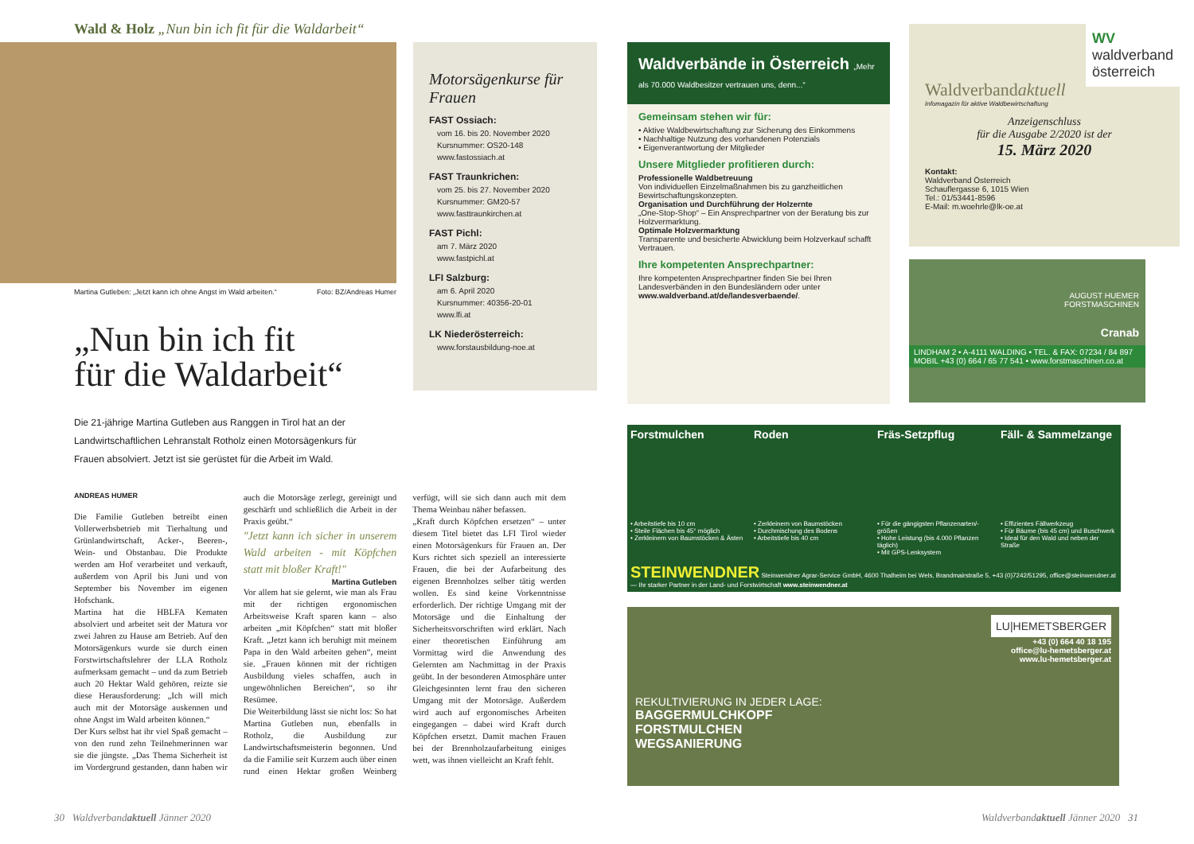Wald & Holz „Nun bin ich fit für die Waldarbeit“
Martina Gutleben: „Jetzt kann ich ohne Angst im Wald arbeiten.“Foto: BZ/Andreas Humer
Motorsägenkurse für Frauen
FAST Ossiach:
vom 16. bis 20. November 2020
Kursnummer: OS20-148
www.fastossiach.at
FAST Traunkrichen:
vom 25. bis 27. November 2020
Kursnummer: GM20-57
www.fasttraunkirchen.at
FAST Pichl:
am 7. März 2020
www.fastpichl.at
LFI Salzburg:
am 6. April 2020
Kursnummer: 40356-20-01
www.lfi.at
LK Niederösterreich:
www.forstausbildung-noe.at
„Nun bin ich fit
für die Waldarbeit“
Die 21-jährige Martina Gutleben aus Ranggen in Tirol hat an der Landwirtschaftlichen Lehranstalt Rotholz einen Motorsägenkurs für Frauen absolviert. Jetzt ist sie gerüstet für die Arbeit im Wald.
ANDREAS HUMER
Die Familie Gutleben betreibt einen Vollerwerbsbetrieb mit Tierhaltung und Grünlandwirtschaft, Acker-, Beeren-, Wein- und Obstanbau. Die Produkte werden am Hof verarbeitet und verkauft, außerdem von April bis Juni und von September bis November im eigenen Hofschank.
Martina hat die HBLFA Kematen absolviert und arbeitet seit der Matura vor zwei Jahren zu Hause am Betrieb. Auf den Motorsägenkurs wurde sie durch einen Forstwirtschaftslehrer der LLA Rotholz aufmerksam gemacht – und da zum Betrieb auch 20 Hektar Wald gehören, reizte sie diese Herausforderung: „Ich will mich auch mit der Motorsäge auskennen und ohne Angst im Wald arbeiten können.“
Der Kurs selbst hat ihr viel Spaß gemacht – von den rund zehn Teilnehmerinnen war sie die jüngste. „Das Thema Sicherheit ist im Vordergrund gestanden, dann haben wir auch die Motorsäge zerlegt, gereinigt und geschärft und schließlich die Arbeit in der Praxis geübt.“
"Jetzt kann ich sicher in unserem Wald arbeiten - mit Köpfchen statt mit bloßer Kraft!"
Martina Gutleben
Vor allem hat sie gelernt, wie man als Frau mit der richtigen ergonomischen Arbeitsweise Kraft sparen kann – also arbeiten „mit Köpfchen“ statt mit bloßer Kraft. „Jetzt kann ich beruhigt mit meinem Papa in den Wald arbeiten gehen“, meint sie. „Frauen können mit der richtigen Ausbildung vieles schaffen, auch in ungewöhnlichen Bereichen“, so ihr Resümee.
Die Weiterbildung lässt sie nicht los: So hat Martina Gutleben nun, ebenfalls in Rotholz, die Ausbildung zur Landwirtschaftsmeisterin begonnen. Und da die Familie seit Kurzem auch über einen rund einen Hektar großen Weinberg verfügt, will sie sich dann auch mit dem Thema Weinbau näher befassen.
„Kraft durch Köpfchen ersetzen“ – unter diesem Titel bietet das LFI Tirol wieder einen Motorsägenkurs für Frauen an. Der Kurs richtet sich speziell an interessierte Frauen, die bei der Aufarbeitung des eigenen Brennholzes selber tätig werden wollen. Es sind keine Vorkenntnisse erforderlich. Der richtige Umgang mit der Motorsäge und die Einhaltung der Sicherheitsvorschriften wird erklärt. Nach einer theoretischen Einführung am Vormittag wird die Anwendung des Gelernten am Nachmittag in der Praxis geübt. In der besonderen Atmosphäre unter Gleichgesinnten lernt frau den sicheren Umgang mit der Motorsäge. Außerdem wird auch auf ergonomisches Arbeiten eingegangen – dabei wird Kraft durch Köpfchen ersetzt. Damit machen Frauen bei der Brennholzaufarbeitung einiges wett, was ihnen vielleicht an Kraft fehlt.
30 Waldverbandaktuell Jänner 2020
Waldverbände in Österreich „Mehr als 70.000 Waldbesitzer vertrauen uns, denn...“
Gemeinsam stehen wir für:
• Aktive Waldbewirtschaftung zur Sicherung des Einkommens
• Nachhaltige Nutzung des vorhandenen Potenzials
• Eigenverantwortung der Mitglieder
Unsere Mitglieder profitieren durch:
Professionelle Waldbetreuung
Von individuellen Einzelmaßnahmen bis zu ganzheitlichen Bewirtschaftungskonzepten.
Organisation und Durchführung der Holzernte
„One-Stop-Shop“ – Ein Ansprechpartner von der Beratung bis zur Holzvermarktung.
Optimale Holzvermarktung
Transparente und besicherte Abwicklung beim Holzverkauf schafft Vertrauen.
Ihre kompetenten Ansprechpartner:
Ihre kompetenten Ansprechpartner finden Sie bei Ihren Landesverbänden in den Bundesländern oder unter www.waldverband.at/de/landesverbaende/.
WV
waldverband
österreich
Waldverbandaktuell
Infomagazin für aktive Waldbewirtschaftung
Anzeigenschluss
für die Ausgabe 2/2020 ist der
15. März 2020
Kontakt:
Waldverband Österreich
Schauflergasse 6, 1015 Wien
Tel.: 01/53441-8596
E-Mail: m.woehrle@lk-oe.at
AUGUST HUEMER
FORSTMASCHINEN
Cranab
LINDHAM 2 • A-4111 WALDING • TEL. & FAX: 07234 / 84 897
MOBIL +43 (0) 664 / 65 77 541 • www.forstmaschinen.co.at
Forstmulchen
• Arbeitstiefe bis 10 cm
• Steile Flächen bis 45° möglich
• Zerkleinern von Baumstöcken & Ästen
Roden
• Zerkleinern von Baumstöcken
• Durchmischung des Bodens
• Arbeitstiefe bis 40 cm
Fräs-Setzpflug
• Für die gängigsten Pflanzenarten/-größen
• Hohe Leistung (bis 4.000 Pflanzen täglich)
• Mit GPS-Lenksystem
Fäll- & Sammelzange
• Effizientes Fällwerkzeug
• Für Bäume (bis 45 cm) und Buschwerk
• Ideal für den Wald und neben der Straße
STEINWENDNER Steinwendner Agrar-Service GmbH, 4600 Thalheim bei Wels, Brandmairstraße 5, +43 (0)7242/51295, office@steinwendner.at — Ihr starker Partner in der Land- und Forstwirtschaft www.steinwendner.at
LU|HEMETSBERGER
+43 (0) 664 40 18 195
office@lu-hemetsberger.at
www.lu-hemetsberger.at
REKULTIVIERUNG IN JEDER LAGE:
BAGGERMULCHKOPF
FORSTMULCHEN
WEGSANIERUNG
Waldverbandaktuell Jänner 2020 31